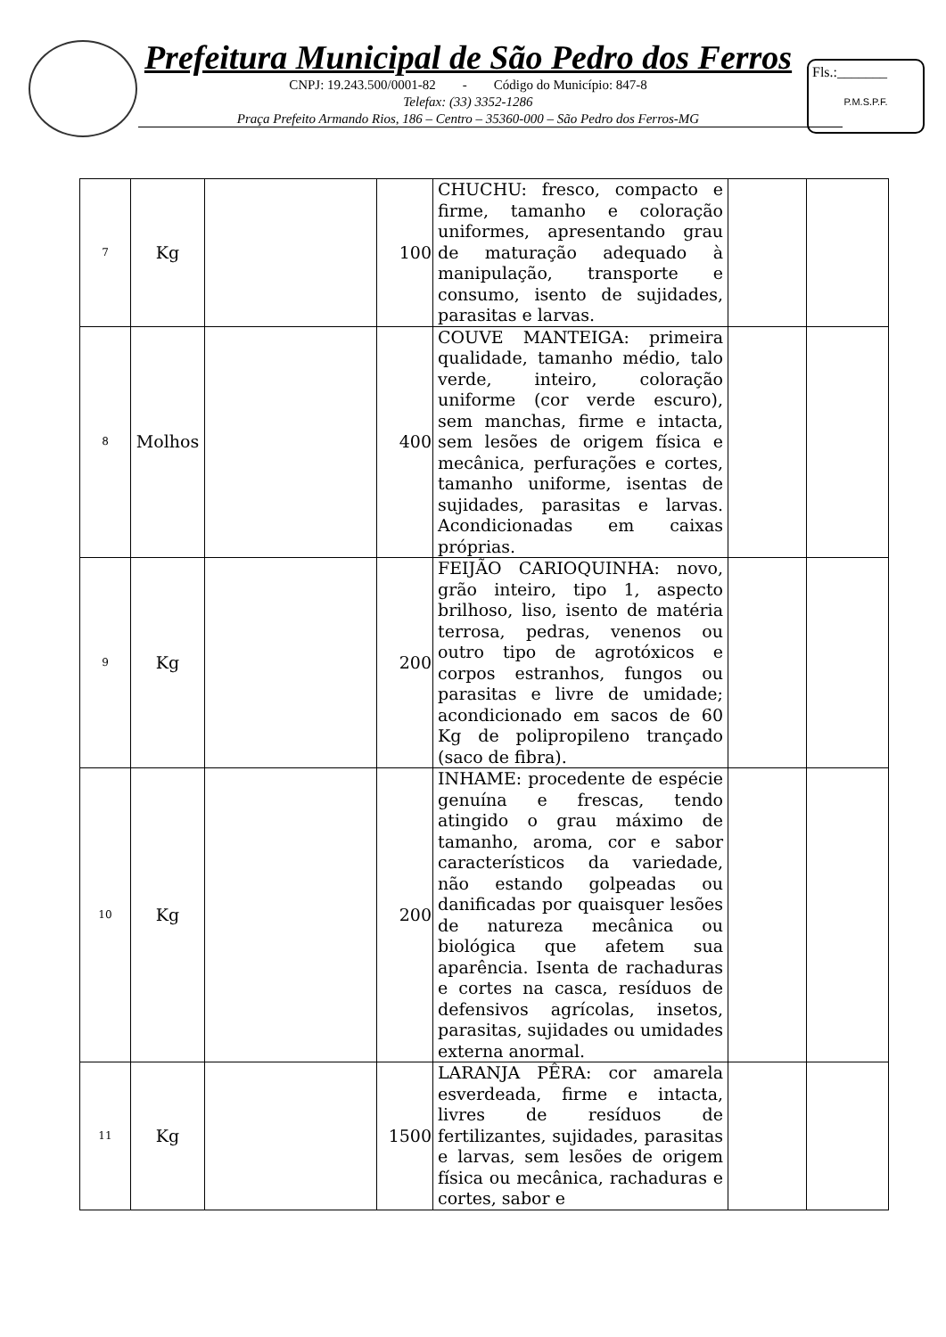Prefeitura Municipal de São Pedro dos Ferros
CNPJ: 19.243.500/0001-82 - Código do Município: 847-8
Telefax: (33) 3352-1286
Praça Prefeito Armando Rios, 186 – Centro – 35360-000 – São Pedro dos Ferros-MG
Fls.:_______
P.M.S.P.F.
| 7 | Kg | | 100 | CHUCHU: fresco, compacto e firme, tamanho e coloração uniformes, apresentando grau de maturação adequado à manipulação, transporte e consumo, isento de sujidades, parasitas e larvas. | | |
| 8 | Molhos | | 400 | COUVE MANTEIGA: primeira qualidade, tamanho médio, talo verde, inteiro, coloração uniforme (cor verde escuro), sem manchas, firme e intacta, sem lesões de origem física e mecânica, perfurações e cortes, tamanho uniforme, isentas de sujidades, parasitas e larvas. Acondicionadas em caixas próprias. | | |
| 9 | Kg | | 200 | FEIJÃO CARIOQUINHA: novo, grão inteiro, tipo 1, aspecto brilhoso, liso, isento de matéria terrosa, pedras, venenos ou outro tipo de agrotóxicos e corpos estranhos, fungos ou parasitas e livre de umidade; acondicionado em sacos de 60 Kg de polipropileno trançado (saco de fibra). | | |
| 10 | Kg | | 200 | INHAME: procedente de espécie genuína e frescas, tendo atingido o grau máximo de tamanho, aroma, cor e sabor característicos da variedade, não estando golpeadas ou danificadas por quaisquer lesões de natureza mecânica ou biológica que afetem sua aparência. Isenta de rachaduras e cortes na casca, resíduos de defensivos agrícolas, insetos, parasitas, sujidades ou umidades externa anormal. | | |
| 11 | Kg | | 1500 | LARANJA PÊRA: cor amarela esverdeada, firme e intacta, livres de resíduos de fertilizantes, sujidades, parasitas e larvas, sem lesões de origem física ou mecânica, rachaduras e cortes, sabor e | | |